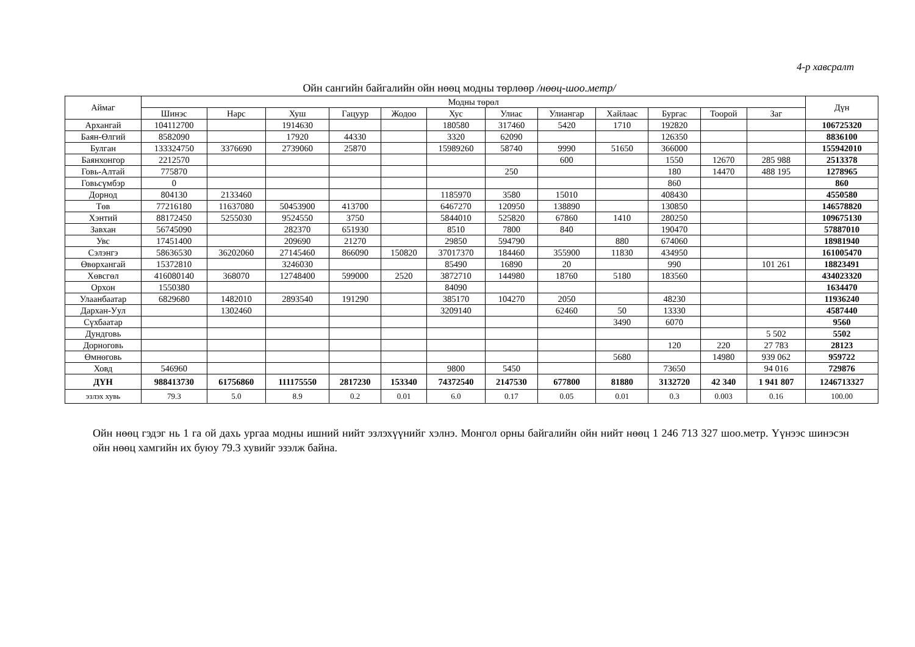4-р хавсралт
Ойн сангийн байгалийн ойн нөөц модны төрлөөр /нөөц-шоо.метр/
| Аймаг | Модны төрөл | | | | | | | | | | | | Дүн |
| --- | --- | --- | --- | --- | --- | --- | --- | --- | --- | --- | --- | --- | --- |
| | Шинэс | Нарс | Хуш | Гацуур | Жодоо | Хус | Улиас | Улиангар | Хайлаас | Бургас | Тоорой | Заг | |
| Архангай | 104112700 | | 1914630 | | | 180580 | 317460 | 5420 | 1710 | 192820 | | | 106725320 |
| Баян-Өлгий | 8582090 | | 17920 | 44330 | | 3320 | 62090 | | | 126350 | | | 8836100 |
| Булган | 133324750 | 3376690 | 2739060 | 25870 | | 15989260 | 58740 | 9990 | 51650 | 366000 | | | 155942010 |
| Баянхонгор | 2212570 | | | | | | | 600 | | 1550 | 12670 | 285 988 | 2513378 |
| Говь-Алтай | 775870 | | | | | | 250 | | | 180 | 14470 | 488 195 | 1278965 |
| Говьсүмбэр | 0 | | | | | | | | | 860 | | | 860 |
| Дорнод | 804130 | 2133460 | | | | 1185970 | 3580 | 15010 | | 408430 | | | 4550580 |
| Төв | 77216180 | 11637080 | 50453900 | 413700 | | 6467270 | 120950 | 138890 | | 130850 | | | 146578820 |
| Хэнтий | 88172450 | 5255030 | 9524550 | 3750 | | 5844010 | 525820 | 67860 | 1410 | 280250 | | | 109675130 |
| Завхан | 56745090 | | 282370 | 651930 | | 8510 | 7800 | 840 | | 190470 | | | 57887010 |
| Увс | 17451400 | | 209690 | 21270 | | 29850 | 594790 | | 880 | 674060 | | | 18981940 |
| Сэлэнгэ | 58636530 | 36202060 | 27145460 | 866090 | 150820 | 37017370 | 184460 | 355900 | 11830 | 434950 | | | 161005470 |
| Өвөрхангай | 15372810 | | 3246030 | | | 85490 | 16890 | 20 | | 990 | | 101 261 | 18823491 |
| Хөвсгөл | 416080140 | 368070 | 12748400 | 599000 | 2520 | 3872710 | 144980 | 18760 | 5180 | 183560 | | | 434023320 |
| Орхон | 1550380 | | | | | 84090 | | | | | | | 1634470 |
| Улаанбаатар | 6829680 | 1482010 | 2893540 | 191290 | | 385170 | 104270 | 2050 | | 48230 | | | 11936240 |
| Дархан-Уул | | 1302460 | | | | 3209140 | | 62460 | 50 | 13330 | | | 4587440 |
| Сүхбаатар | | | | | | | | | 3490 | 6070 | | | 9560 |
| Дундговь | | | | | | | | | | | | 5 502 | 5502 |
| Дорноговь | | | | | | | | | | 120 | 220 | 27 783 | 28123 |
| Өмнөговь | | | | | | | | | 5680 | | 14980 | 939 062 | 959722 |
| Ховд | 546960 | | | | | 9800 | 5450 | | | 73650 | | 94 016 | 729876 |
| ДҮН | 988413730 | 61756860 | 111175550 | 2817230 | 153340 | 74372540 | 2147530 | 677800 | 81880 | 3132720 | 42 340 | 1 941 807 | 1246713327 |
| эзлэх хувь | 79.3 | 5.0 | 8.9 | 0.2 | 0.01 | 6.0 | 0.17 | 0.05 | 0.01 | 0.3 | 0.003 | 0.16 | 100.00 |
Ойн нөөц гэдэг нь 1 га ой дахь ургаа модны ишний нийт эзлэхүүнийг хэлнэ. Монгол орны байгалийн ойн нийт нөөц 1 246 713 327 шоо.метр. Үүнээс шинэсэн ойн нөөц хамгийн их буюу 79.3 хувийг эзэлж байна.